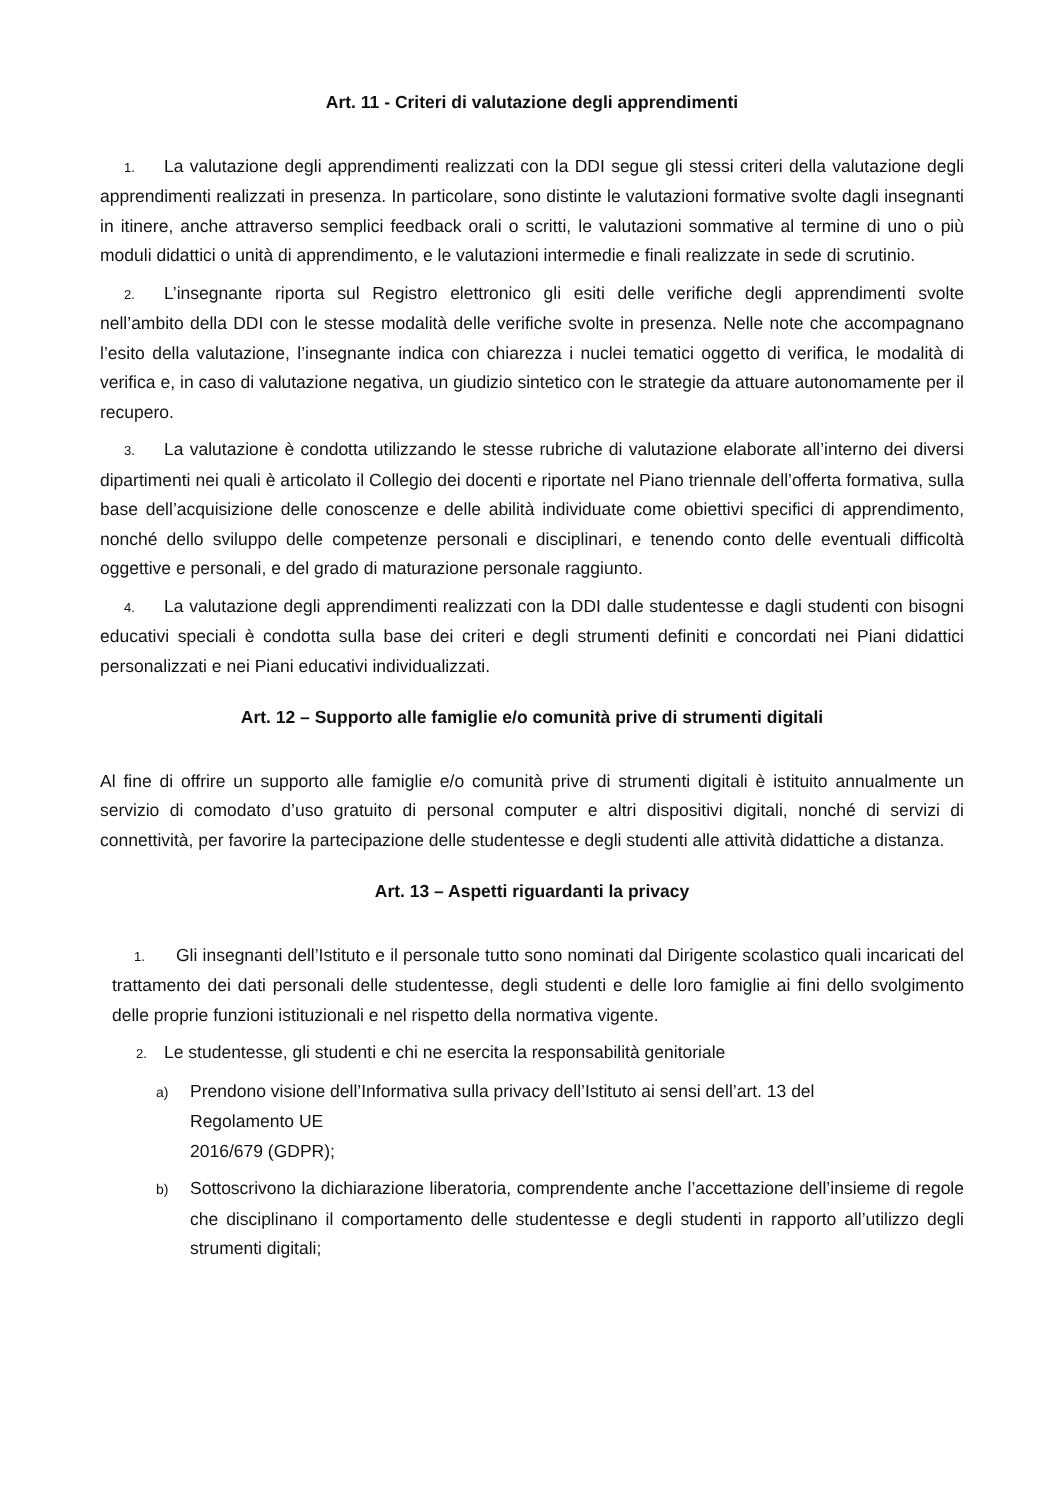Art. 11 - Criteri di valutazione degli apprendimenti
1. La valutazione degli apprendimenti realizzati con la DDI segue gli stessi criteri della valutazione degli apprendimenti realizzati in presenza. In particolare, sono distinte le valutazioni formative svolte dagli insegnanti in itinere, anche attraverso semplici feedback orali o scritti, le valutazioni sommative al termine di uno o più moduli didattici o unità di apprendimento, e le valutazioni intermedie e finali realizzate in sede di scrutinio.
2. L’insegnante riporta sul Registro elettronico gli esiti delle verifiche degli apprendimenti svolte nell’ambito della DDI con le stesse modalità delle verifiche svolte in presenza. Nelle note che accompagnano l’esito della valutazione, l’insegnante indica con chiarezza i nuclei tematici oggetto di verifica, le modalità di verifica e, in caso di valutazione negativa, un giudizio sintetico con le strategie da attuare autonomamente per il recupero.
3. La valutazione è condotta utilizzando le stesse rubriche di valutazione elaborate all’interno dei diversi dipartimenti nei quali è articolato il Collegio dei docenti e riportate nel Piano triennale dell’offerta formativa, sulla base dell’acquisizione delle conoscenze e delle abilità individuate come obiettivi specifici di apprendimento, nonché dello sviluppo delle competenze personali e disciplinari, e tenendo conto delle eventuali difficoltà oggettive e personali, e del grado di maturazione personale raggiunto.
4. La valutazione degli apprendimenti realizzati con la DDI dalle studentesse e dagli studenti con bisogni educativi speciali è condotta sulla base dei criteri e degli strumenti definiti e concordati nei Piani didattici personalizzati e nei Piani educativi individualizzati.
Art. 12 – Supporto alle famiglie e/o comunità prive di strumenti digitali
Al fine di offrire un supporto alle famiglie e/o comunità prive di strumenti digitali è istituito annualmente un servizio di comodato d’uso gratuito di personal computer e altri dispositivi digitali, nonché di servizi di connettività, per favorire la partecipazione delle studentesse e degli studenti alle attività didattiche a distanza.
Art. 13 – Aspetti riguardanti la privacy
1. Gli insegnanti dell’Istituto e il personale tutto sono nominati dal Dirigente scolastico quali incaricati del trattamento dei dati personali delle studentesse, degli studenti e delle loro famiglie ai fini dello svolgimento delle proprie funzioni istituzionali e nel rispetto della normativa vigente.
2. Le studentesse, gli studenti e chi ne esercita la responsabilità genitoriale
a) Prendono visione dell’Informativa sulla privacy dell’Istituto ai sensi dell’art. 13 del
Regolamento UE
2016/679 (GDPR);
b) Sottoscrivono la dichiarazione liberatoria, comprendente anche l’accettazione dell’insieme di regole che disciplinano il comportamento delle studentesse e degli studenti in rapporto all’utilizzo degli strumenti digitali;